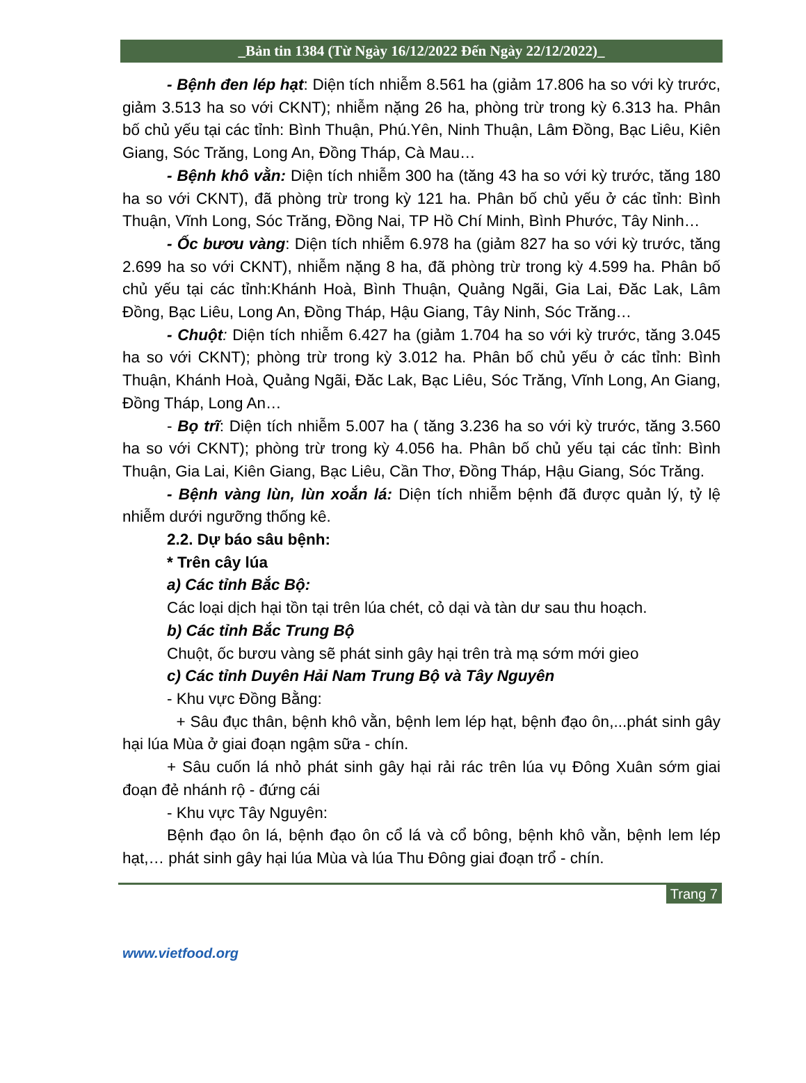_Bản tin 1384 (Từ Ngày 16/12/2022 Đến Ngày 22/12/2022)_
- Bệnh đen lép hạt: Diện tích nhiễm 8.561 ha (giảm 17.806 ha so với kỳ trước, giảm 3.513 ha so với CKNT); nhiễm nặng 26 ha, phòng trừ trong kỳ 6.313 ha. Phân bố chủ yếu tại các tỉnh: Bình Thuận, Phú.Yên, Ninh Thuận, Lâm Đồng, Bạc Liêu, Kiên Giang, Sóc Trăng, Long An, Đồng Tháp, Cà Mau…
- Bệnh khô vằn: Diện tích nhiễm 300 ha (tăng 43 ha so với kỳ trước, tăng 180 ha so với CKNT), đã phòng trừ trong kỳ 121 ha. Phân bố chủ yếu ở các tỉnh: Bình Thuận, Vĩnh Long, Sóc Trăng, Đồng Nai, TP Hồ Chí Minh, Bình Phước, Tây Ninh…
- Ốc bươu vàng: Diện tích nhiễm 6.978 ha (giảm 827 ha so với kỳ trước, tăng 2.699 ha so với CKNT), nhiễm nặng 8 ha, đã phòng trừ trong kỳ 4.599 ha. Phân bố chủ yếu tại các tỉnh:Khánh Hoà, Bình Thuận, Quảng Ngãi, Gia Lai, Đăc Lak, Lâm Đồng, Bạc Liêu, Long An, Đồng Tháp, Hậu Giang, Tây Ninh, Sóc Trăng…
- Chuột: Diện tích nhiễm 6.427 ha (giảm 1.704 ha so với kỳ trước, tăng 3.045 ha so với CKNT); phòng trừ trong kỳ 3.012 ha. Phân bố chủ yếu ở các tỉnh: Bình Thuận, Khánh Hoà, Quảng Ngãi, Đăc Lak, Bạc Liêu, Sóc Trăng, Vĩnh Long, An Giang, Đồng Tháp, Long An…
- Bọ trĩ: Diện tích nhiễm 5.007 ha ( tăng 3.236 ha so với kỳ trước, tăng 3.560 ha so với CKNT); phòng trừ trong kỳ 4.056 ha. Phân bố chủ yếu tại các tỉnh: Bình Thuận, Gia Lai, Kiên Giang, Bạc Liêu, Cần Thơ, Đồng Tháp, Hậu Giang, Sóc Trăng.
- Bệnh vàng lùn, lùn xoắn lá: Diện tích nhiễm bệnh đã được quản lý, tỷ lệ nhiễm dưới ngưỡng thống kê.
2.2. Dự báo sâu bệnh:
* Trên cây lúa
a) Các tỉnh Bắc Bộ:
Các loại dịch hại tồn tại trên lúa chét, cỏ dại và tàn dư sau thu hoạch.
b) Các tỉnh Bắc Trung Bộ
Chuột, ốc bươu vàng sẽ phát sinh gây hại trên trà mạ sớm mới gieo
c) Các tỉnh Duyên Hải Nam Trung Bộ và Tây Nguyên
- Khu vực Đồng Bằng:
+ Sâu đục thân, bệnh khô vằn, bệnh lem lép hạt, bệnh đạo ôn,...phát sinh gây hại lúa Mùa ở giai đoạn ngậm sữa - chín.
+ Sâu cuốn lá nhỏ phát sinh gây hại rải rác trên lúa vụ Đông Xuân sớm giai đoạn đẻ nhánh rộ - đứng cái
- Khu vực Tây Nguyên:
Bệnh đạo ôn lá, bệnh đạo ôn cổ lá và cổ bông, bệnh khô vằn, bệnh lem lép hạt,… phát sinh gây hại lúa Mùa và lúa Thu Đông giai đoạn trổ - chín.
Trang 7
www.vietfood.org